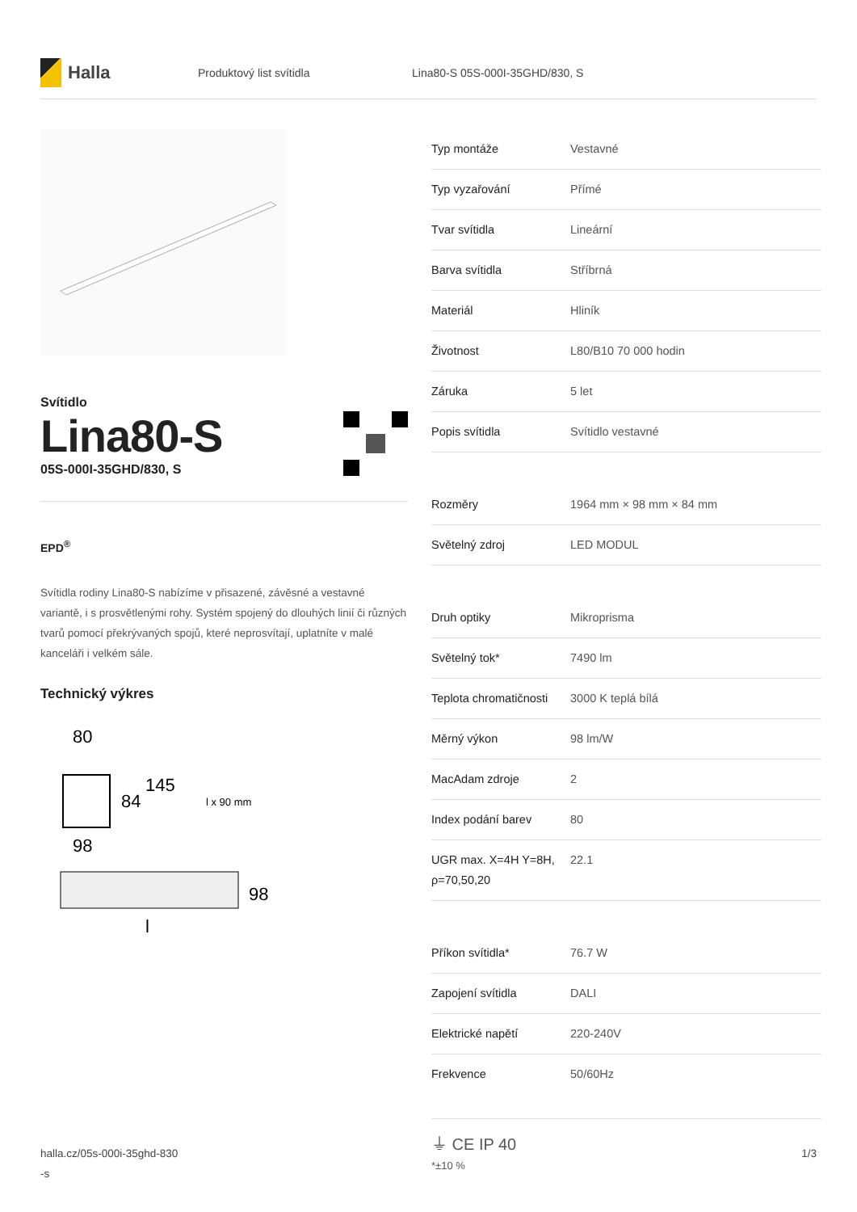Halla
Produktový list svítidla Lina80-S 05S-000I-35GHD/830, S
Svítidlo
Lina80-S
05S-000I-35GHD/830, S
EPD<sup>®</sup>
Svítidla rodiny Lina80-S nabízíme v přisazené, závěsné a vestavné variantě, i s prosvětlenými rohy. Systém spojený do dlouhých linií či různých tvarů pomocí překrývaných spojů, které neprosvítají, uplatníte v malé kanceláři i velkém sále.
Technický výkres
80
84
145
l x 90 mm
98
98
l
| Typ montáže | Vestavné |
| Typ vyzařování | Přímé |
| Tvar svítidla | Lineární |
| Barva svítidla | Stříbrná |
| Materiál | Hliník |
| Životnost | L80/B10 70 000 hodin |
| Záruka | 5 let |
| Popis svítidla | Svítidlo vestavné |
| Rozměry | 1964 mm × 98 mm × 84 mm |
| Světelný zdroj | LED MODUL |
| Druh optiky | Mikroprisma |
| Světelný tok* | 7490 lm |
| Teplota chromatičnosti | 3000 K teplá bílá |
| Měrný výkon | 98 lm/W |
| MacAdam zdroje | 2 |
| Index podání barev | 80 |
| UGR max. X=4H Y=8H, ρ=70,50,20 | 22.1 |
| Příkon svítidla* | 76.7 W |
| Zapojení svítidla | DALI |
| Elektrické napětí | 220-240V |
| Frekvence | 50/60Hz |
⏚ CE IP 40
*±10 %
halla.cz/05s-000i-35ghd-830
-s
1/3